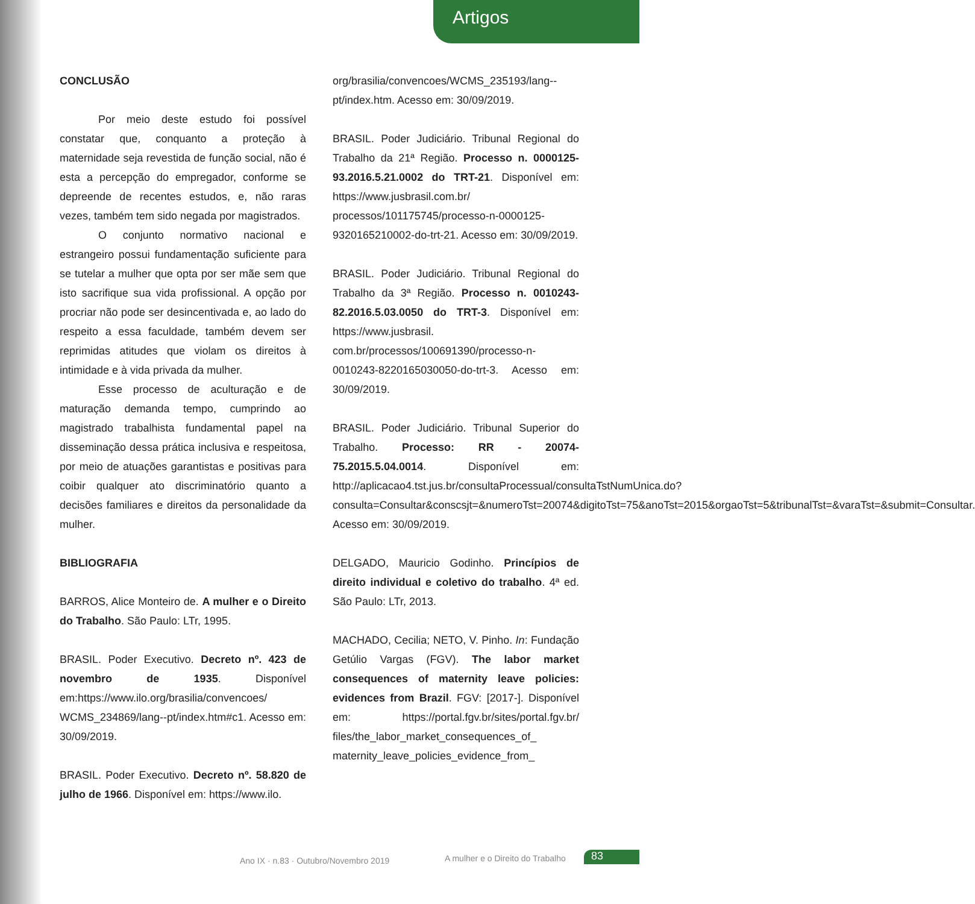Artigos
CONCLUSÃO
Por meio deste estudo foi possível constatar que, conquanto a proteção à maternidade seja revestida de função social, não é esta a percepção do empregador, conforme se depreende de recentes estudos, e, não raras vezes, também tem sido negada por magistrados.
O conjunto normativo nacional e estrangeiro possui fundamentação suficiente para se tutelar a mulher que opta por ser mãe sem que isto sacrifique sua vida profissional. A opção por procriar não pode ser desincentivada e, ao lado do respeito a essa faculdade, também devem ser reprimidas atitudes que violam os direitos à intimidade e à vida privada da mulher.
Esse processo de aculturação e de maturação demanda tempo, cumprindo ao magistrado trabalhista fundamental papel na disseminação dessa prática inclusiva e respeitosa, por meio de atuações garantistas e positivas para coibir qualquer ato discriminatório quanto a decisões familiares e direitos da personalidade da mulher.
BIBLIOGRAFIA
BARROS, Alice Monteiro de. A mulher e o Direito do Trabalho. São Paulo: LTr, 1995.
BRASIL. Poder Executivo. Decreto nº. 423 de novembro de 1935. Disponível em:https://www.ilo.org/brasilia/convencoes/ WCMS_234869/lang--pt/index.htm#c1. Acesso em: 30/09/2019.
BRASIL. Poder Executivo. Decreto nº. 58.820 de julho de 1966. Disponível em: https://www.ilo.
org/brasilia/convencoes/WCMS_235193/lang--pt/index.htm. Acesso em: 30/09/2019.
BRASIL. Poder Judiciário. Tribunal Regional do Trabalho da 21ª Região. Processo n. 0000125-93.2016.5.21.0002 do TRT-21. Disponível em: https://www.jusbrasil.com.br/ processos/101175745/processo-n-0000125-9320165210002-do-trt-21. Acesso em: 30/09/2019.
BRASIL. Poder Judiciário. Tribunal Regional do Trabalho da 3ª Região. Processo n. 0010243-82.2016.5.03.0050 do TRT-3. Disponível em: https://www.jusbrasil. com.br/processos/100691390/processo-n-0010243-8220165030050-do-trt-3. Acesso em: 30/09/2019.
BRASIL. Poder Judiciário. Tribunal Superior do Trabalho. Processo: RR - 20074-75.2015.5.04.0014. Disponível em: http://aplicacao4.tst.jus.br/consultaProcessual/consultaTstNumUnica.do?consulta=Consultar&conscsjt=&numeroTst=20074&digitoTst=75&anoTst=2015&orgaoTst=5&tribunalTst=&varaTst=&submit=Consultar. Acesso em: 30/09/2019.
DELGADO, Mauricio Godinho. Princípios de direito individual e coletivo do trabalho. 4ª ed. São Paulo: LTr, 2013.
MACHADO, Cecilia; NETO, V. Pinho. In: Fundação Getúlio Vargas (FGV). The labor market consequences of maternity leave policies: evidences from Brazil. FGV: [2017-]. Disponível em: https://portal.fgv.br/sites/portal.fgv.br/ files/the_labor_market_consequences_of_ maternity_leave_policies_evidence_from_
83 Ano IX · n.83 · Outubro/Novembro 2019 A mulher e o Direito do Trabalho